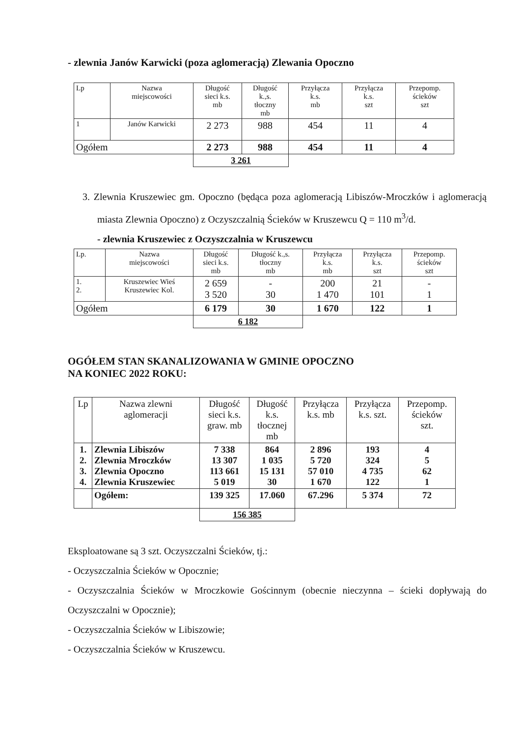- zlewnia Janów Karwicki (poza aglomeracją) Zlewania Opoczno
| Lp | Nazwa miejscowości | Długość sieci k.s. mb | Długość k.,s. tłoczny mb | Przyłącza k.s. mb | Przyłącza k.s. szt | Przepomp. ścieków szt |
| --- | --- | --- | --- | --- | --- | --- |
| 1 | Janów Karwicki | 2 273 | 988 | 454 | 11 | 4 |
| Ogółem | | 2 273 | 988 | 454 | 11 | 4 |
| | | 3 261 | | | | |
3. Zlewnia Kruszewiec gm. Opoczno (będąca poza aglomeracją Libiszów-Mroczków i aglomeracją miasta Zlewnia Opoczno) z Oczyszczalnią Ścieków w Kruszewcu Q = 110 m<sup>3</sup>/d.
- zlewnia Kruszewiec z Oczyszczalnia w Kruszewcu
| Lp. | Nazwa miejscowości | Długość sieci k.s. mb | Długość k.,s. tłoczny mb | Przyłącza k.s. mb | Przyłącza k.s. szt | Przepomp. ścieków szt |
| --- | --- | --- | --- | --- | --- | --- |
| 1. 2. | Kruszewiec Wieś Kruszewiec Kol. | 2 659 3 520 | - 30 | 200 1 470 | 21 101 | - 1 |
| Ogółem | | 6 179 | 30 | 1 670 | 122 | 1 |
| | | 6 182 | | | | |
OGÓŁEM STAN SKANALIZOWANIA W GMINIE OPOCZNO
NA KONIEC 2022 ROKU:
| Lp | Nazwa zlewni aglomeracji | Długość sieci k.s. graw. mb | Długość k.s. tłocznej mb | Przyłącza k.s. mb | Przyłącza k.s. szt. | Przepomp. ścieków szt. |
| --- | --- | --- | --- | --- | --- | --- |
| 1. 2. 3. 4. | Zlewnia Libiszów Zlewnia Mroczków Zlewnia Opoczno Zlewnia Kruszewiec | 7 338 13 307 113 661 5 019 | 864 1 035 15 131 30 | 2 896 5 720 57 010 1 670 | 193 324 4 735 122 | 4 5 62 1 |
| | Ogółem: | 139 325 | 17.060 | 67.296 | 5 374 | 72 |
| | | 156 385 | | | | |
Eksploatowane są 3 szt. Oczyszczalni Ścieków, tj.:
- Oczyszczalnia Ścieków w Opocznie;
- Oczyszczalnia Ścieków w Mroczkowie Gościnnym (obecnie nieczynna – ścieki dopływają do Oczyszczalni w Opocznie);
- Oczyszczalnia Ścieków w Libiszowie;
- Oczyszczalnia Ścieków w Kruszewcu.